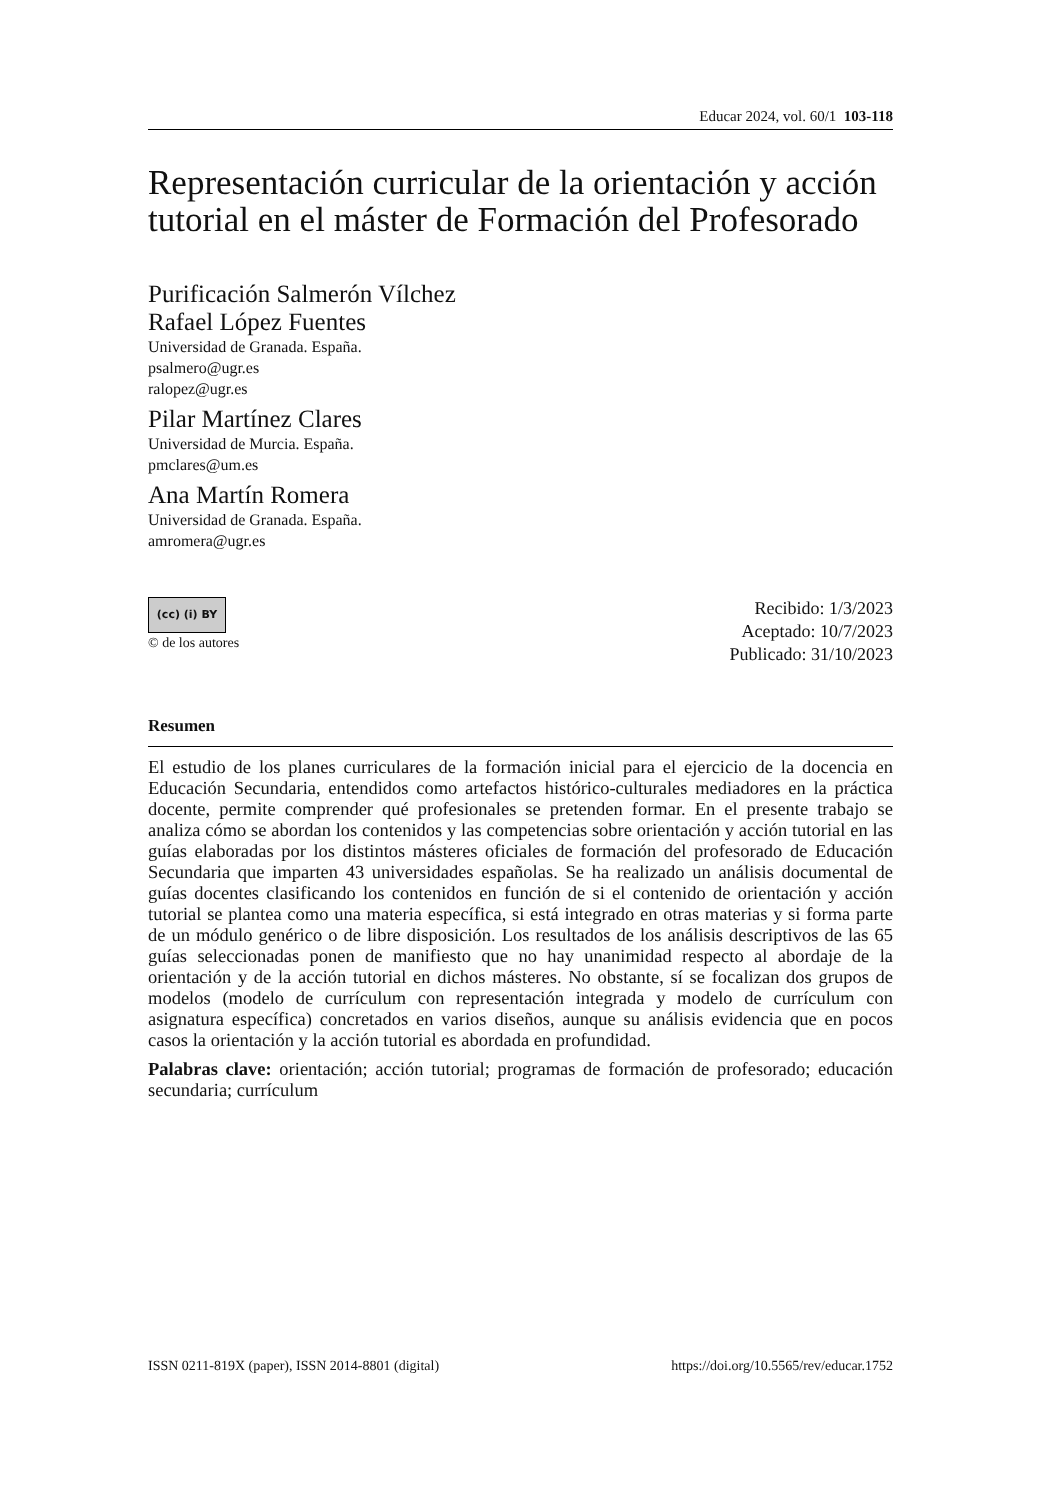Educar 2024, vol. 60/1 103-118
Representación curricular de la orientación y acción tutorial en el máster de Formación del Profesorado
Purificación Salmerón Vílchez
Rafael López Fuentes
Universidad de Granada. España.
psalmero@ugr.es
ralopez@ugr.es
Pilar Martínez Clares
Universidad de Murcia. España.
pmclares@um.es
Ana Martín Romera
Universidad de Granada. España.
amromera@ugr.es
(cc) (i) BY
© de los autores
Recibido: 1/3/2023
Aceptado: 10/7/2023
Publicado: 31/10/2023
Resumen
El estudio de los planes curriculares de la formación inicial para el ejercicio de la docencia en Educación Secundaria, entendidos como artefactos histórico-culturales mediadores en la práctica docente, permite comprender qué profesionales se pretenden formar. En el presente trabajo se analiza cómo se abordan los contenidos y las competencias sobre orientación y acción tutorial en las guías elaboradas por los distintos másteres oficiales de formación del profesorado de Educación Secundaria que imparten 43 universidades españolas. Se ha realizado un análisis documental de guías docentes clasificando los contenidos en función de si el contenido de orientación y acción tutorial se plantea como una materia específica, si está integrado en otras materias y si forma parte de un módulo genérico o de libre disposición. Los resultados de los análisis descriptivos de las 65 guías seleccionadas ponen de manifiesto que no hay unanimidad respecto al abordaje de la orientación y de la acción tutorial en dichos másteres. No obstante, sí se focalizan dos grupos de modelos (modelo de currículum con representación integrada y modelo de currículum con asignatura específica) concretados en varios diseños, aunque su análisis evidencia que en pocos casos la orientación y la acción tutorial es abordada en profundidad.
Palabras clave: orientación; acción tutorial; programas de formación de profesorado; educación secundaria; currículum
ISSN 0211-819X (paper), ISSN 2014-8801 (digital) https://doi.org/10.5565/rev/educar.1752